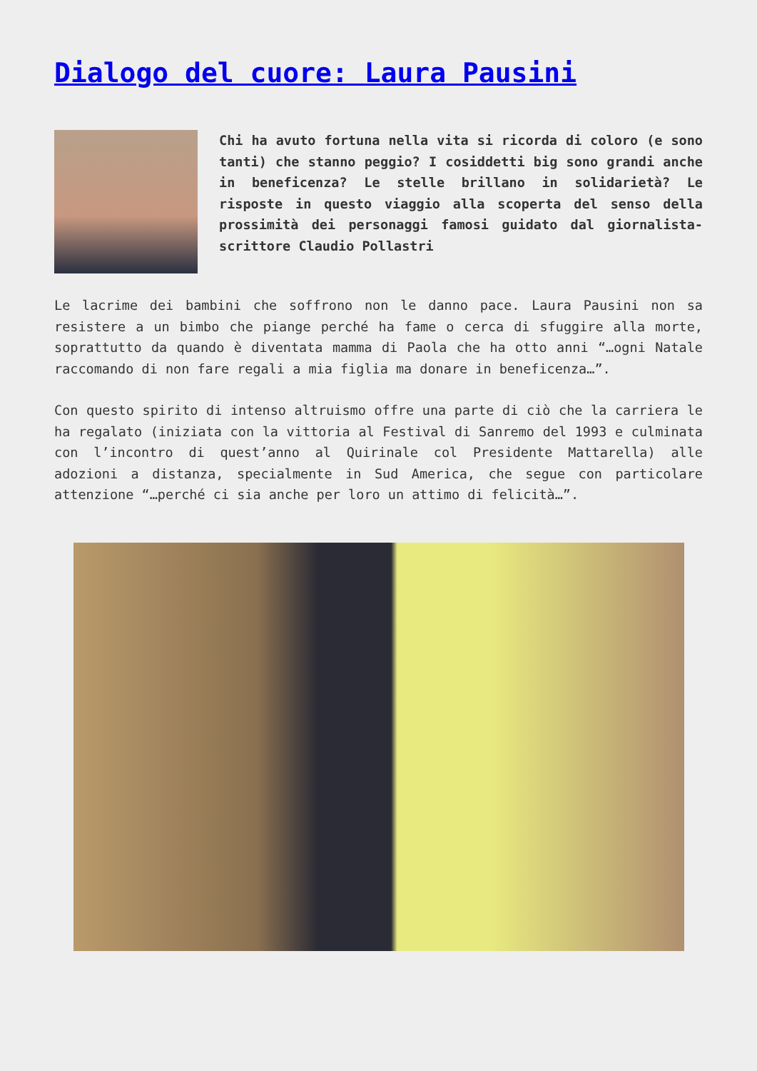Dialogo del cuore: Laura Pausini
Chi ha avuto fortuna nella vita si ricorda di coloro (e sono tanti) che stanno peggio? I cosiddetti big sono grandi anche in beneficenza? Le stelle brillano in solidarietà? Le risposte in questo viaggio alla scoperta del senso della prossimità dei personaggi famosi guidato dal giornalista-scrittore Claudio Pollastri
Le lacrime dei bambini che soffrono non le danno pace. Laura Pausini non sa resistere a un bimbo che piange perché ha fame o cerca di sfuggire alla morte, soprattutto da quando è diventata mamma di Paola che ha otto anni “…ogni Natale raccomando di non fare regali a mia figlia ma donare in beneficenza…”.
Con questo spirito di intenso altruismo offre una parte di ciò che la carriera le ha regalato (iniziata con la vittoria al Festival di Sanremo del 1993 e culminata con l’incontro di quest’anno al Quirinale col Presidente Mattarella) alle adozioni a distanza, specialmente in Sud America, che segue con particolare attenzione “…perché ci sia anche per loro un attimo di felicità…”.